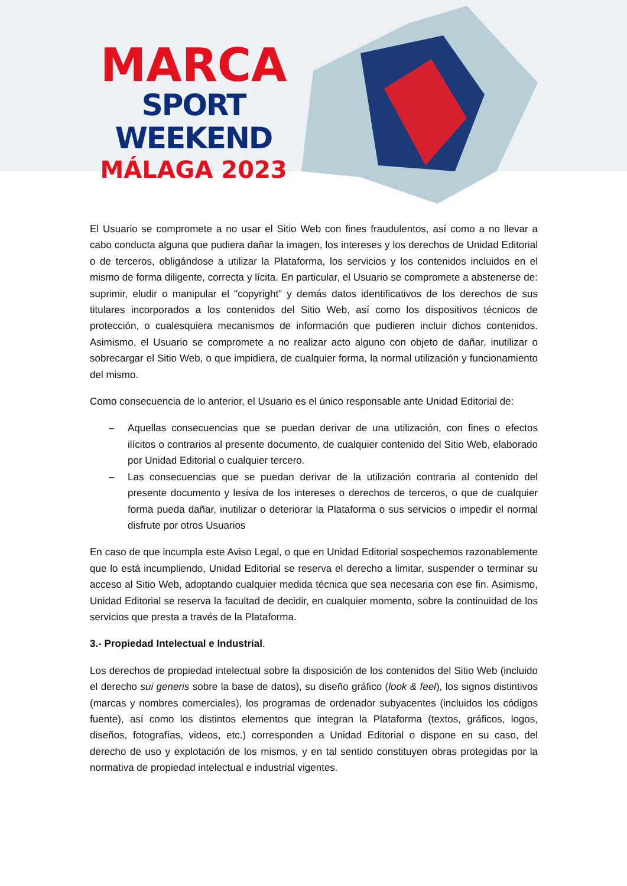MARCA
SPORT WEEKEND
MÁLAGA 2023
El Usuario se compromete a no usar el Sitio Web con fines fraudulentos, así como a no llevar a cabo conducta alguna que pudiera dañar la imagen, los intereses y los derechos de Unidad Editorial o de terceros, obligándose a utilizar la Plataforma, los servicios y los contenidos incluidos en el mismo de forma diligente, correcta y lícita. En particular, el Usuario se compromete a abstenerse de: suprimir, eludir o manipular el "copyright" y demás datos identificativos de los derechos de sus titulares incorporados a los contenidos del Sitio Web, así como los dispositivos técnicos de protección, o cualesquiera mecanismos de información que pudieren incluir dichos contenidos. Asimismo, el Usuario se compromete a no realizar acto alguno con objeto de dañar, inutilizar o sobrecargar el Sitio Web, o que impidiera, de cualquier forma, la normal utilización y funcionamiento del mismo.
Como consecuencia de lo anterior, el Usuario es el único responsable ante Unidad Editorial de:
– Aquellas consecuencias que se puedan derivar de una utilización, con fines o efectos ilícitos o contrarios al presente documento, de cualquier contenido del Sitio Web, elaborado por Unidad Editorial o cualquier tercero.
– Las consecuencias que se puedan derivar de la utilización contraria al contenido del presente documento y lesiva de los intereses o derechos de terceros, o que de cualquier forma pueda dañar, inutilizar o deteriorar la Plataforma o sus servicios o impedir el normal disfrute por otros Usuarios
En caso de que incumpla este Aviso Legal, o que en Unidad Editorial sospechemos razonablemente que lo está incumpliendo, Unidad Editorial se reserva el derecho a limitar, suspender o terminar su acceso al Sitio Web, adoptando cualquier medida técnica que sea necesaria con ese fin. Asimismo, Unidad Editorial se reserva la facultad de decidir, en cualquier momento, sobre la continuidad de los servicios que presta a través de la Plataforma.
3.- Propiedad Intelectual e Industrial.
Los derechos de propiedad intelectual sobre la disposición de los contenidos del Sitio Web (incluido el derecho sui generis sobre la base de datos), su diseño gráfico (look & feel), los signos distintivos (marcas y nombres comerciales), los programas de ordenador subyacentes (incluidos los códigos fuente), así como los distintos elementos que integran la Plataforma (textos, gráficos, logos, diseños, fotografías, videos, etc.) corresponden a Unidad Editorial o dispone en su caso, del derecho de uso y explotación de los mismos, y en tal sentido constituyen obras protegidas por la normativa de propiedad intelectual e industrial vigentes.